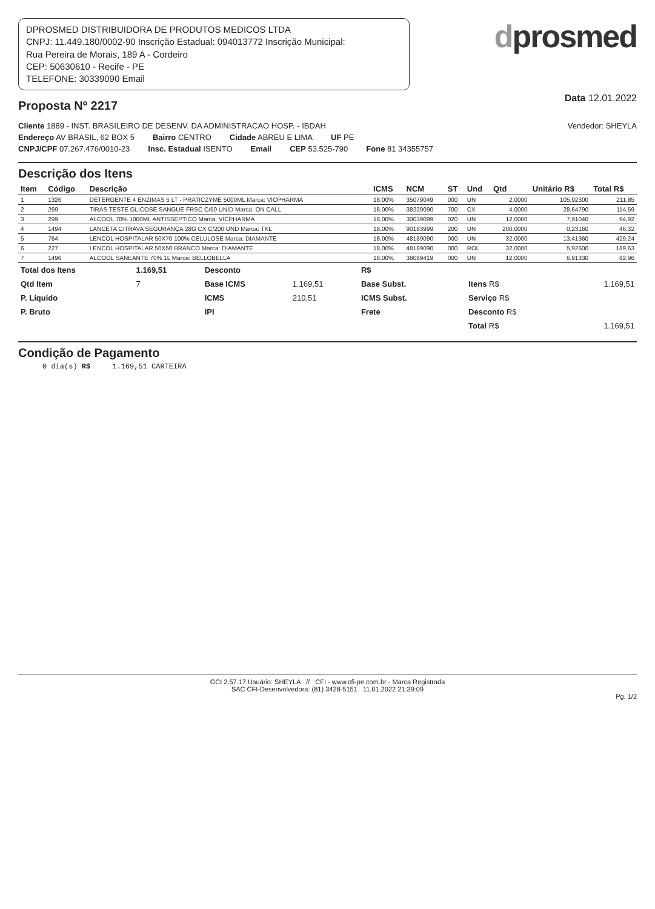DPROSMED DISTRIBUIDORA DE PRODUTOS MEDICOS LTDA
CNPJ: 11.449.180/0002-90 Inscrição Estadual: 094013772 Inscrição Municipal:
Rua Pereira de Morais, 189 A - Cordeiro
CEP: 50630610 - Recife - PE
TELEFONE: 30339090 Email
dprosmed
Proposta Nº 2217
Data 12.01.2022
Cliente 1889 - INST. BRASILEIRO DE DESENV. DA ADMINISTRACAO HOSP. - IBDAH Vendedor: SHEYLA
Endereço AV BRASIL, 62 BOX 5 Bairro CENTRO Cidade ABREU E LIMA UF PE
CNPJ/CPF 07.267.476/0010-23 Insc. Estadual ISENTO Email CEP 53.525-790 Fone 81 34355757
Descrição dos Itens
| Item | Código | Descrição | ICMS | NCM | ST | Und | Qtd | Unitário R$ | Total R$ |
| --- | --- | --- | --- | --- | --- | --- | --- | --- | --- |
| 1 | 1326 | DETERGENTE 4 ENZIMAS 5 LT - PRATICZYME 5000ML Marca: VICPHARMA | 18,00% | 35079049 | 000 | UN | 2,0000 | 105,92300 | 211,85 |
| 2 | 269 | TIRAS TESTE GLICOSE SANGUE FRSC C/50 UNID Marca: ON CALL | 18,00% | 38220090 | 700 | CX | 4,0000 | 28,64790 | 114,59 |
| 3 | 299 | ALCOOL 70% 1000ML ANTISSEPTICO Marca: VICPHARMA | 18,00% | 30039099 | 020 | UN | 12,0000 | 7,91040 | 94,92 |
| 4 | 1494 | LANCETA C/TRAVA SEGURANÇA 28G CX C/200 UND Marca: TKL | 18,00% | 90183999 | 200 | UN | 200,0000 | 0,23160 | 46,32 |
| 5 | 764 | LENCOL HOSPITALAR 50X70 100% CELULOSE Marca: DIAMANTE | 18,00% | 48189090 | 000 | UN | 32,0000 | 13,41360 | 429,24 |
| 6 | 227 | LENCOL HOSPITALAR 50X50 BRANCO Marca: DIAMANTE | 18,00% | 48189090 | 000 | ROL | 32,0000 | 5,92600 | 189,63 |
| 7 | 1496 | ALCOOL SANEANTE 70% 1L Marca: BELLOBELLA | 18,00% | 38089419 | 000 | UN | 12,0000 | 6,91330 | 82,96 |
| Total dos Itens | 1.169,51 | Desconto | | R$ | | | |
| Qtd Item | 7 | Base ICMS | 1.169,51 | Base Subst. | | Itens R$ | 1.169,51 |
| P. Líquido | | ICMS | 210,51 | ICMS Subst. | | Serviço R$ | |
| P. Bruto | | IPI | | Frete | | Desconto R$ | |
| | | | | | | Total R$ | 1.169,51 |
Condição de Pagamento
0 dia(s) R$ 1.169,51 CARTEIRA
GCI 2.57.17 Usuário: SHEYLA // CFI - www.cfi-pe.com.br - Marca Registrada
SAC CFI-Desenvolvedora: (81) 3428-5151 11.01.2022 21:39:09
Pg. 1/2